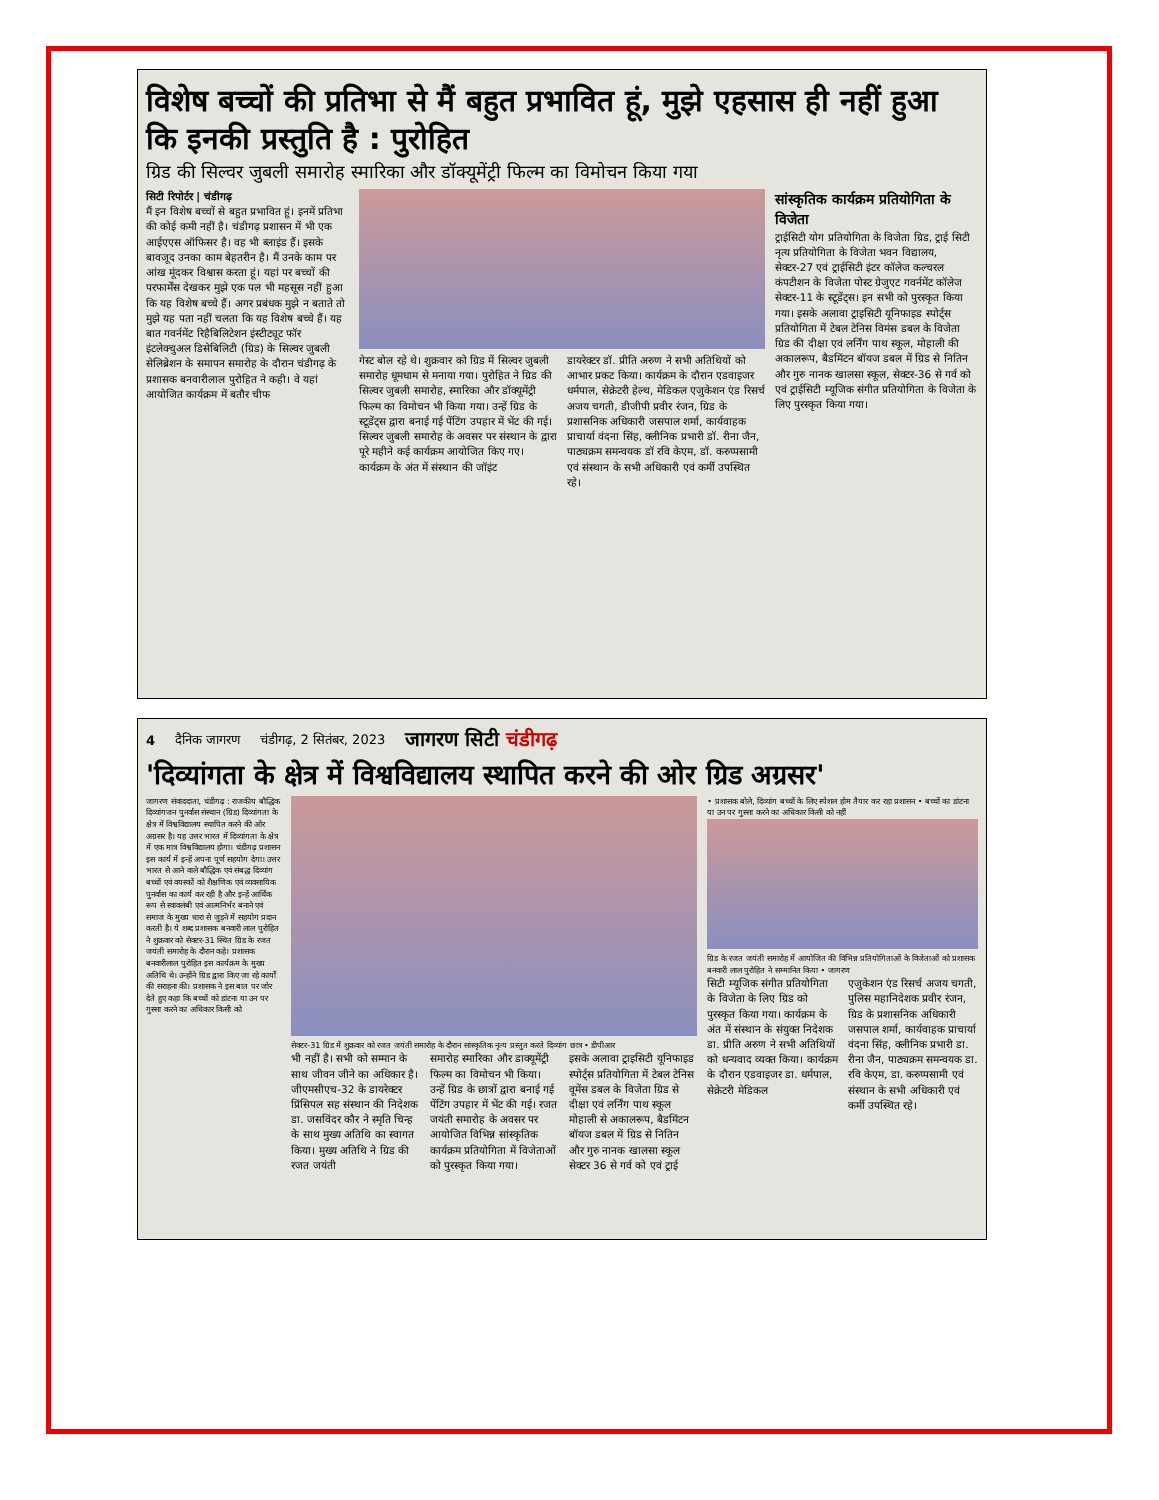विशेष बच्चों की प्रतिभा से मैं बहुत प्रभावित हूं, मुझे एहसास ही नहीं हुआ कि इनकी प्रस्तुति है : पुरोहित
ग्रिड की सिल्वर जुबली समारोह स्मारिका और डॉक्यूमेंट्री फिल्म का विमोचन किया गया
सिटी रिपोर्टर | चंडीगढ़
मैं इन विशेष बच्चों से बहुत प्रभावित हूं। इनमें प्रतिभा की कोई कमी नहीं है। चंडीगढ़ प्रशासन में भी एक आईएएस ऑफिसर है। वह भी ब्लाइंड हैं। इसके बावजूद उनका काम बेहतरीन है। मैं उनके काम पर आंख मूंदकर विश्वास करता हूं। यहां पर बच्चों की परफार्मेंस देखकर मुझे एक पल भी महसूस नहीं हुआ कि यह विशेष बच्चे हैं। अगर प्रबंधक मुझे न बताते तो मुझे यह पता नहीं चलता कि यह विशेष बच्चे हैं। यह बात गवर्नमेंट रिहैबिलिटेशन इंस्टीट्यूट फॉर इंटलेक्चुअल डिसेबिलिटी (ग्रिड) के सिल्वर जुबली सेलिब्रेशन के समापन समारोह के दौरान चंडीगढ़ के प्रशासक बनवारीलाल पुरोहित ने कही। वे यहां आयोजित कार्यक्रम में बतौर चीफ
गेस्ट बोल रहे थे। शुक्रवार को ग्रिड में सिल्वर जुबली समारोह धूमधाम से मनाया गया। पुरोहित ने ग्रिड की सिल्वर जुबली समारोह, स्मारिका और डॉक्यूमेंट्री फिल्म का विमोचन भी किया गया। उन्हें ग्रिड के स्टूडेंट्स द्वारा बनाई गई पेंटिंग उपहार में भेंट की गई। सिल्वर जुबली समारोह के अवसर पर संस्थान के द्वारा पूरे महीने कई कार्यक्रम आयोजित किए गए। कार्यक्रम के अंत में संस्थान की जॉइंट
डायरेक्टर डॉ. प्रीति अरुण ने सभी अतिथियों को आभार प्रकट किया। कार्यक्रम के दौरान एडवाइजर धर्मपाल, सेक्रेटरी हेल्थ, मेडिकल एजुकेशन एंड रिसर्च अजय चगती, डीजीपी प्रवीर रंजन, ग्रिड के प्रशासनिक अधिकारी जसपाल शर्मा, कार्यवाहक प्राचार्या वंदना सिंह, क्लीनिक प्रभारी डॉ. रीना जैन, पाठ्यक्रम समन्वयक डॉ रवि केएम, डॉ. करुप्पसामी एवं संस्थान के सभी अधिकारी एवं कर्मी उपस्थित रहे।
सांस्कृतिक कार्यक्रम प्रतियोगिता के विजेता
ट्राईसिटी योग प्रतियोगिता के विजेता ग्रिड, ट्राई सिटी नृत्य प्रतियोगिता के विजेता भवन विद्यालय, सेक्टर-27 एवं ट्राईसिटी इंटर कॉलेज कल्चरल कंपटीशन के विजेता पोस्ट ग्रेजुएट गवर्नमेंट कॉलेज सेक्टर-11 के स्टूडेंट्स। इन सभी को पुरस्कृत किया गया। इसके अलावा ट्राइसिटी यूनिफाइड स्पोर्ट्स प्रतियोगिता में टेबल टेनिस विमंस डबल के विजेता ग्रिड की दीक्षा एवं लर्निंग पाथ स्कूल, मोहाली की अकालरूप, बैडमिंटन बॉयज डबल में ग्रिड से नितिन और गुरु नानक खालसा स्कूल, सेक्टर-36 से गर्व को एवं ट्राईसिटी म्यूजिक संगीत प्रतियोगिता के विजेता के लिए पुरस्कृत किया गया।
4 दैनिक जागरण चंडीगढ़, 2 सितंबर, 2023 जागरण सिटी चंडीगढ़
'दिव्यांगता के क्षेत्र में विश्वविद्यालय स्थापित करने की ओर ग्रिड अग्रसर'
जागरण संवाददाता, चंडीगढ़ : राजकीय बौद्धिक दिव्यांगजन पुनर्वास संस्थान (ग्रिड) दिव्यांगता के क्षेत्र में विश्वविद्यालय स्थापित करने की ओर अग्रसर है। यह उत्तर भारत में दिव्यांगता के क्षेत्र में एक मात्र विश्वविद्यालय होगा। चंडीगढ़ प्रशासन इस कार्य में इन्हें अपना पूर्ण सहयोग देगा। उत्तर भारत से आने वाले बौद्धिक एवं संबद्ध दिव्यांग बच्चों एवं वयस्कों को शैक्षणिक एवं व्यवसायिक पुनर्वास का कार्य कर रही है और इन्हें आर्थिक रूप से स्वावलंबी एवं आत्मनिर्भर बनाने एवं समाज के मुख्य धारा से जुड़ने में सहयोग प्रदान करती है। ये शब्द प्रशासक बनवारी लाल पुरोहित ने शुक्रवार को सेक्टर-31 स्थित ग्रिड के रजत जयंती समारोह के दौरान कहे। प्रशासक बनवारीलाल पुरोहित इस कार्यक्रम के मुख्य अतिथि थे। उन्होंने ग्रिड द्वारा किए जा रहे कार्यों की सराहना की। प्रशासक ने इस बात पर जोर देते हुए कहा कि बच्चों को डांटना या उन पर गुस्सा करने का अधिकार किसी को
सेक्टर-31 ग्रिड में शुक्रवार को रजत जयंती समारोह के दौरान सांस्कृतिक नृत्य प्रस्तुत करते दिव्यांग छात्र • डीपीआर
भी नहीं है। सभी को सम्मान के साथ जीवन जीने का अधिकार है। जीएमसीएच-32 के डायरेक्टर प्रिंसिपल सह संस्थान की निदेशक डा. जसविंदर कौर ने स्मृति चिन्ह के साथ मुख्य अतिथि का स्वागत किया। मुख्य अतिथि ने ग्रिड की रजत जयंती
समारोह स्मारिका और डाक्यूमेंट्री फिल्म का विमोचन भी किया। उन्हें ग्रिड के छात्रों द्वारा बनाई गई पेंटिंग उपहार में भेंट की गई। रजत जयंती समारोह के अवसर पर आयोजित विभिन्न सांस्कृतिक कार्यक्रम प्रतियोगिता में विजेताओं को पुरस्कृत किया गया।
इसके अलावा ट्राइसिटी यूनिफाइड स्पोर्ट्स प्रतियोगिता में टेबल टेनिस वूमेंस डबल के विजेता ग्रिड से दीक्षा एवं लर्निंग पाथ स्कूल मोहाली से अकालरूप, बैडमिंटन बॉयज डबल में ग्रिड से नितिन और गुरु नानक खालसा स्कूल सेक्टर 36 से गर्व को एवं ट्राई
• प्रशासक बोले, दिव्यांग बच्चों के लिए स्पेशल होम तैयार कर रहा प्रशासन • बच्चों का डांटना या उन पर गुस्सा करने का अधिकार किसी को नहीं
ग्रिड के रजत जयंती समारोह में आयोजित की विभिन्न प्रतियोगिताओं के विजेताओं को प्रशासक बनवारी लाल पुरोहित ने सम्मानित किया • जागरण
सिटी म्यूजिक संगीत प्रतियोगिता के विजेता के लिए ग्रिड को पुरस्कृत किया गया। कार्यक्रम के अंत में संस्थान के संयुक्त निदेशक डा. प्रीति अरुण ने सभी अतिथियों को धन्यवाद व्यक्त किया। कार्यक्रम के दौरान एडवाइजर डा. धर्मपाल, सेक्रेटरी मेडिकल
एजुकेशन एंड रिसर्च अजय चगती, पुलिस महानिदेशक प्रवीर रंजन, ग्रिड के प्रशासनिक अधिकारी जसपाल शर्मा, कार्यवाहक प्राचार्या वंदना सिंह, क्लीनिक प्रभारी डा. रीना जैन, पाठ्यक्रम समन्वयक डा. रवि केएम, डा. करुप्पसामी एवं संस्थान के सभी अधिकारी एवं कर्मी उपस्थित रहे।